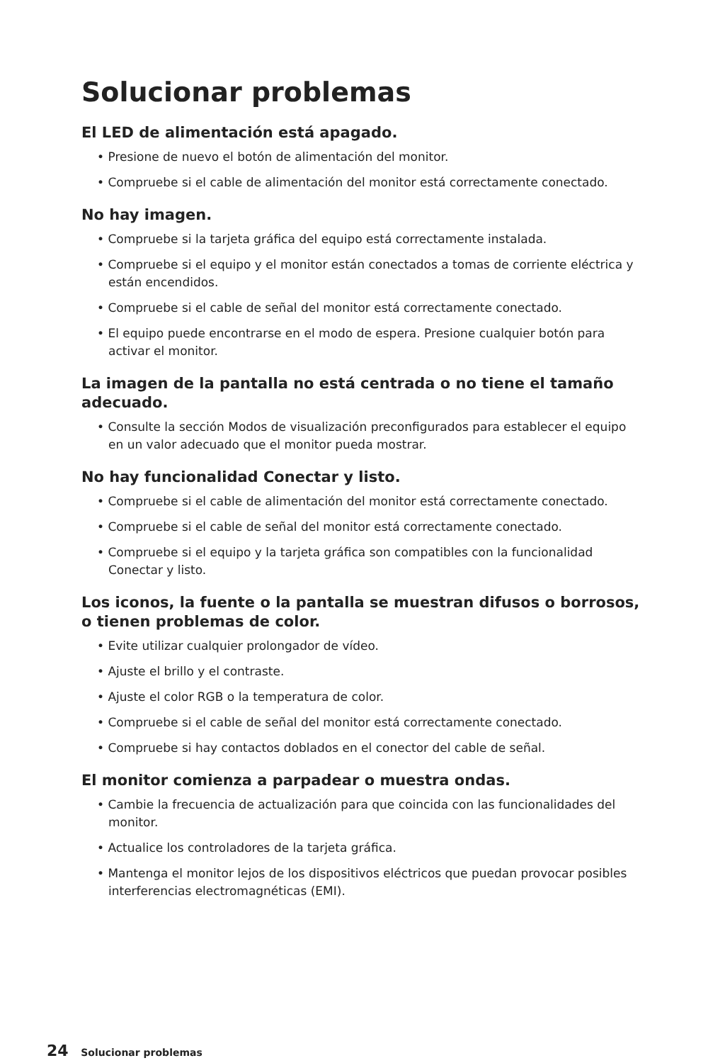Solucionar problemas
El LED de alimentación está apagado.
• Presione de nuevo el botón de alimentación del monitor.
• Compruebe si el cable de alimentación del monitor está correctamente conectado.
No hay imagen.
• Compruebe si la tarjeta gráfica del equipo está correctamente instalada.
• Compruebe si el equipo y el monitor están conectados a tomas de corriente eléctrica y están encendidos.
• Compruebe si el cable de señal del monitor está correctamente conectado.
• El equipo puede encontrarse en el modo de espera. Presione cualquier botón para activar el monitor.
La imagen de la pantalla no está centrada o no tiene el tamaño adecuado.
• Consulte la sección Modos de visualización preconfigurados para establecer el equipo en un valor adecuado que el monitor pueda mostrar.
No hay funcionalidad Conectar y listo.
• Compruebe si el cable de alimentación del monitor está correctamente conectado.
• Compruebe si el cable de señal del monitor está correctamente conectado.
• Compruebe si el equipo y la tarjeta gráfica son compatibles con la funcionalidad Conectar y listo.
Los iconos, la fuente o la pantalla se muestran difusos o borrosos, o tienen problemas de color.
• Evite utilizar cualquier prolongador de vídeo.
• Ajuste el brillo y el contraste.
• Ajuste el color RGB o la temperatura de color.
• Compruebe si el cable de señal del monitor está correctamente conectado.
• Compruebe si hay contactos doblados en el conector del cable de señal.
El monitor comienza a parpadear o muestra ondas.
• Cambie la frecuencia de actualización para que coincida con las funcionalidades del monitor.
• Actualice los controladores de la tarjeta gráfica.
• Mantenga el monitor lejos de los dispositivos eléctricos que puedan provocar posibles interferencias electromagnéticas (EMI).
24 Solucionar problemas